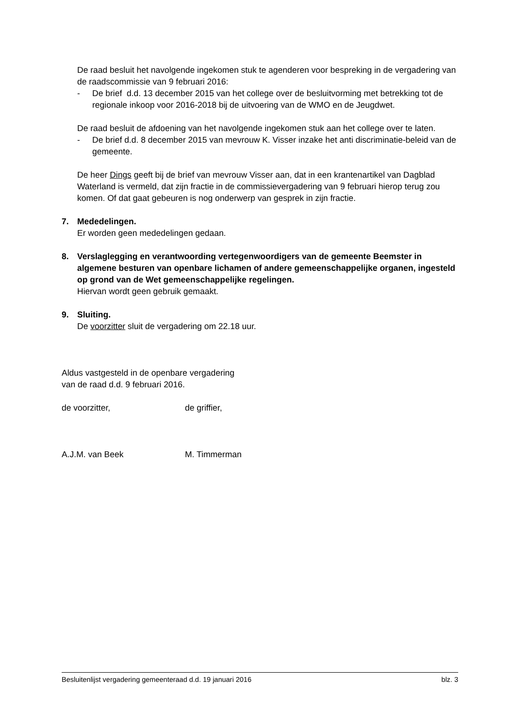De raad besluit het navolgende ingekomen stuk te agenderen voor bespreking in de vergadering van de raadscommissie van 9 februari 2016:
- De brief d.d. 13 december 2015 van het college over de besluitvorming met betrekking tot de regionale inkoop voor 2016-2018 bij de uitvoering van de WMO en de Jeugdwet.
De raad besluit de afdoening van het navolgende ingekomen stuk aan het college over te laten.
- De brief d.d. 8 december 2015 van mevrouw K. Visser inzake het anti discriminatie-beleid van de gemeente.
De heer Dings geeft bij de brief van mevrouw Visser aan, dat in een krantenartikel van Dagblad Waterland is vermeld, dat zijn fractie in de commissievergadering van 9 februari hierop terug zou komen. Of dat gaat gebeuren is nog onderwerp van gesprek in zijn fractie.
7. Mededelingen.
Er worden geen mededelingen gedaan.
8. Verslaglegging en verantwoording vertegenwoordigers van de gemeente Beemster in algemene besturen van openbare lichamen of andere gemeenschappelijke organen, ingesteld op grond van de Wet gemeenschappelijke regelingen.
Hiervan wordt geen gebruik gemaakt.
9. Sluiting.
De voorzitter sluit de vergadering om 22.18 uur.
Aldus vastgesteld in de openbare vergadering
van de raad d.d. 9 februari 2016.
de voorzitter, de griffier,
A.J.M. van Beek M. Timmerman
Besluitenlijst vergadering gemeenteraad d.d. 19 januari 2016 blz. 3